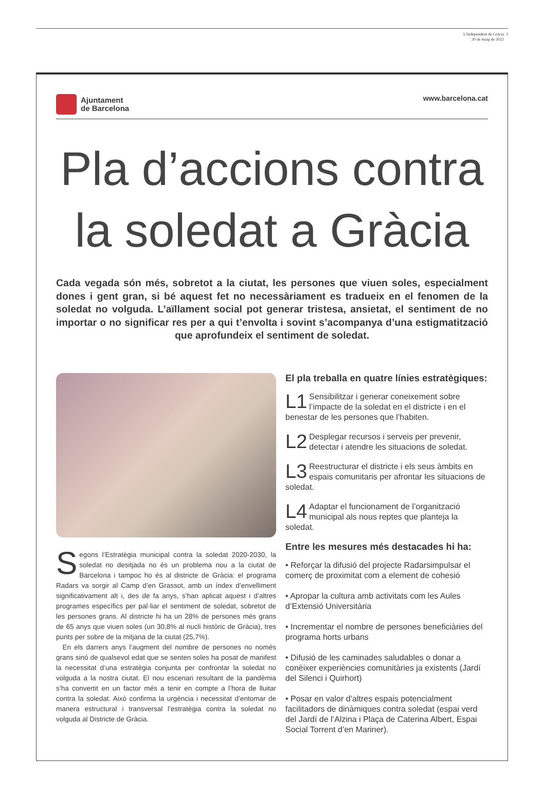L'Independent de Gràcia 3
20 de maig de 2022
Ajuntament
de Barcelona
www.barcelona.cat
Pla d’accions contra
la soledat a Gràcia
Cada vegada són més, sobretot a la ciutat, les persones que viuen soles, especialment dones i gent gran, si bé aquest fet no necessàriament es tradueix en el fenomen de la soledat no volguda. L’aïllament social pot generar tristesa, ansietat, el sentiment de no importar o no significar res per a qui t’envolta i sovint s’acompanya d’una estigmatització que aprofundeix el sentiment de soledat.
Segons l’Estratègia municipal contra la soledat 2020-2030, la soledat no desitjada no és un problema nou a la ciutat de Barcelona i tampoc ho és al districte de Gràcia: el programa Radars va sorgir al Camp d’en Grassot, amb un índex d’envelliment significativament alt i, des de fa anys, s’han aplicat aquest i d’altres programes específics per pal·liar el sentiment de soledat, sobretot de les persones grans. Al districte hi ha un 28% de persones més grans de 65 anys que viuen soles (un 30,8% al nucli històric de Gràcia), tres punts per sobre de la mitjana de la ciutat (25,7%).
En els darrers anys l’augment del nombre de persones no només grans sinó de qualsevol edat que se senten soles ha posat de manifest la necessitat d’una estratègia conjunta per confrontar la soledat no volguda a la nostra ciutat. El nou escenari resultant de la pandèmia s’ha convertit en un factor més a tenir en compte a l’hora de lluitar contra la soledat. Això confirma la urgència i necessitat d’entomar de manera estructural i transversal l’estratègia contra la soledat no volguda al Districte de Gràcia.
El pla treballa en quatre línies estratègiques:
L1 Sensibilitzar i generar coneixement sobre l’impacte de la soledat en el districte i en el benestar de les persones que l’habiten.
L2 Desplegar recursos i serveis per prevenir, detectar i atendre les situacions de soledat.
L3 Reestructurar el districte i els seus àmbits en espais comunitaris per afrontar les situacions de soledat.
L4 Adaptar el funcionament de l’organització municipal als nous reptes que planteja la soledat.
Entre les mesures més destacades hi ha:
• Reforçar la difusió del projecte Radarsimpulsar el comerç de proximitat com a element de cohesió
• Apropar la cultura amb activitats com les Aules d’Extensió Universitària
• Incrementar el nombre de persones beneficiàries del programa horts urbans
• Difusió de les caminades saludables o donar a conèixer experiències comunitàries ja existents (Jardí del Silenci i Quirhort)
• Posar en valor d’altres espais potencialment facilitadors de dinàmiques contra soledat (espai verd del Jardí de l’Alzina i Plaça de Caterina Albert, Espai Social Torrent d’en Mariner).